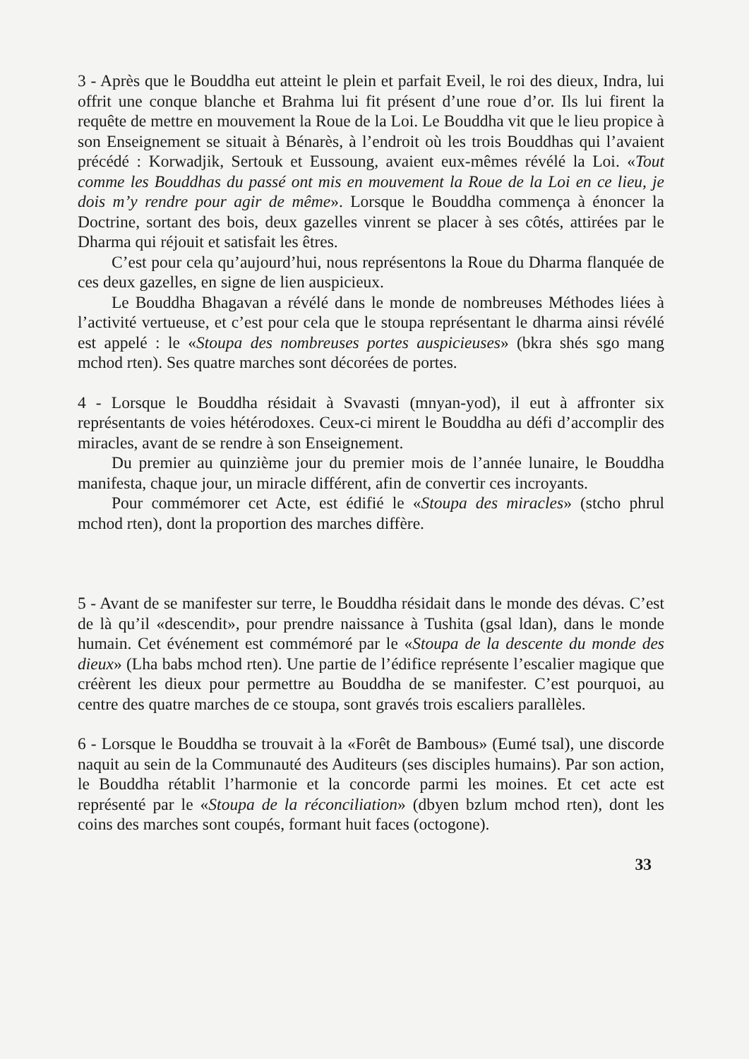3 - Après que le Bouddha eut atteint le plein et parfait Eveil, le roi des dieux, Indra, lui offrit une conque blanche et Brahma lui fit présent d’une roue d’or. Ils lui firent la requête de mettre en mouvement la Roue de la Loi. Le Bouddha vit que le lieu propice à son Enseignement se situait à Bénarès, à l’endroit où les trois Bouddhas qui l’avaient précédé : Korwadjik, Sertouk et Eussoung, avaient eux-mêmes révélé la Loi. «Tout comme les Bouddhas du passé ont mis en mouvement la Roue de la Loi en ce lieu, je dois m’y rendre pour agir de même». Lorsque le Bouddha commença à énoncer la Doctrine, sortant des bois, deux gazelles vinrent se placer à ses côtés, attirées par le Dharma qui réjouit et satisfait les êtres.
C’est pour cela qu’aujourd’hui, nous représentons la Roue du Dharma flanquée de ces deux gazelles, en signe de lien auspicieux.
Le Bouddha Bhagavan a révélé dans le monde de nombreuses Méthodes liées à l’activité vertueuse, et c’est pour cela que le stoupa représentant le dharma ainsi révélé est appelé : le «Stoupa des nombreuses portes auspicieuses» (bkra shés sgo mang mchod rten). Ses quatre marches sont décorées de portes.
4 - Lorsque le Bouddha résidait à Svavasti (mnyan-yod), il eut à affronter six représentants de voies hétérodoxes. Ceux-ci mirent le Bouddha au défi d’accomplir des miracles, avant de se rendre à son Enseignement.
Du premier au quinzième jour du premier mois de l’année lunaire, le Bouddha manifesta, chaque jour, un miracle différent, afin de convertir ces incroyants.
Pour commémorer cet Acte, est édifié le «Stoupa des miracles» (stcho phrul mchod rten), dont la proportion des marches diffère.
5 - Avant de se manifester sur terre, le Bouddha résidait dans le monde des dévas. C’est de là qu’il «descendit», pour prendre naissance à Tushita (gsal ldan), dans le monde humain. Cet événement est commémoré par le «Stoupa de la descente du monde des dieux» (Lha babs mchod rten). Une partie de l’édifice représente l’escalier magique que créèrent les dieux pour permettre au Bouddha de se manifester. C’est pourquoi, au centre des quatre marches de ce stoupa, sont gravés trois escaliers parallèles.
6 - Lorsque le Bouddha se trouvait à la «Forêt de Bambous» (Eumé tsal), une discorde naquit au sein de la Communauté des Auditeurs (ses disciples humains). Par son action, le Bouddha rétablit l’harmonie et la concorde parmi les moines. Et cet acte est représenté par le «Stoupa de la réconciliation» (dbyen bzlum mchod rten), dont les coins des marches sont coupés, formant huit faces (octogone).
33